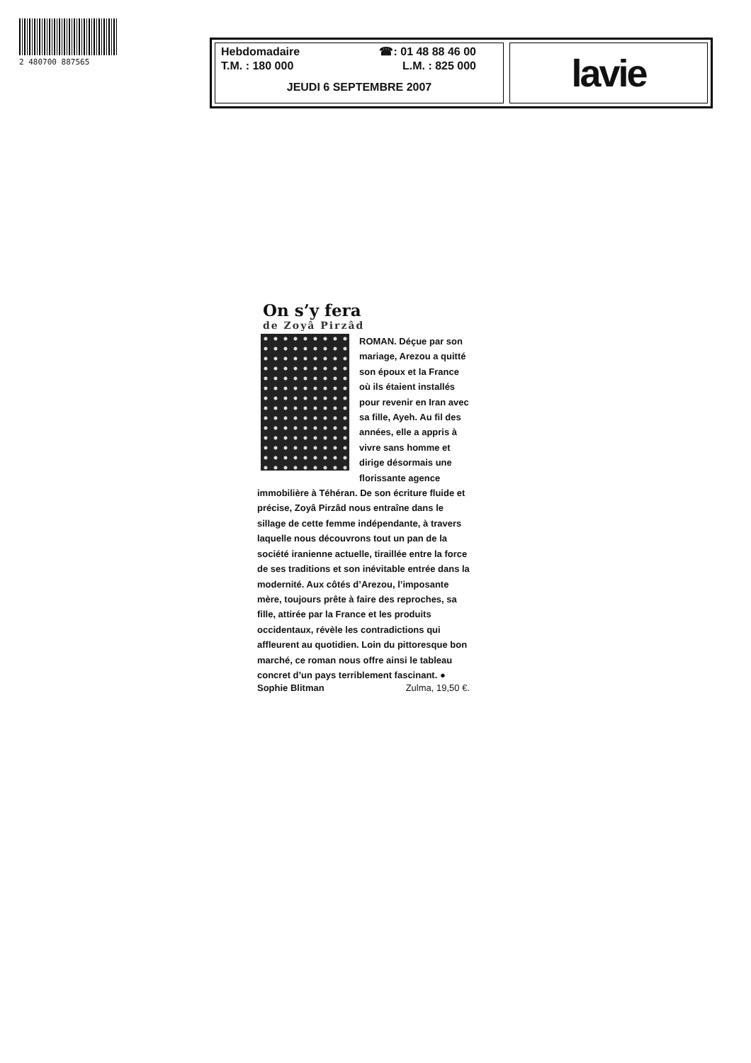2 480700 887565
Hebdomadaire ☎: 01 48 88 46 00
T.M. : 180 000 L.M. : 825 000
JEUDI 6 SEPTEMBRE 2007
lavie
On s’y fera
de Zoyâ Pirzâd
ROMAN. Déçue par son mariage, Arezou a quitté son époux et la France où ils étaient installés pour revenir en Iran avec sa fille, Ayeh. Au fil des années, elle a appris à vivre sans homme et dirige désormais une florissante agence immobilière à Téhéran. De son écriture fluide et précise, Zoyâ Pirzâd nous entraîne dans le sillage de cette femme indépendante, à travers laquelle nous découvrons tout un pan de la société iranienne actuelle, tiraillée entre la force de ses traditions et son inévitable entrée dans la modernité. Aux côtés d’Arezou, l’imposante mère, toujours prête à faire des reproches, sa fille, attirée par la France et les produits occidentaux, révèle les contradictions qui affleurent au quotidien. Loin du pittoresque bon marché, ce roman nous offre ainsi le tableau concret d’un pays terriblement fascinant. ●
Sophie Blitman Zulma, 19,50 €.